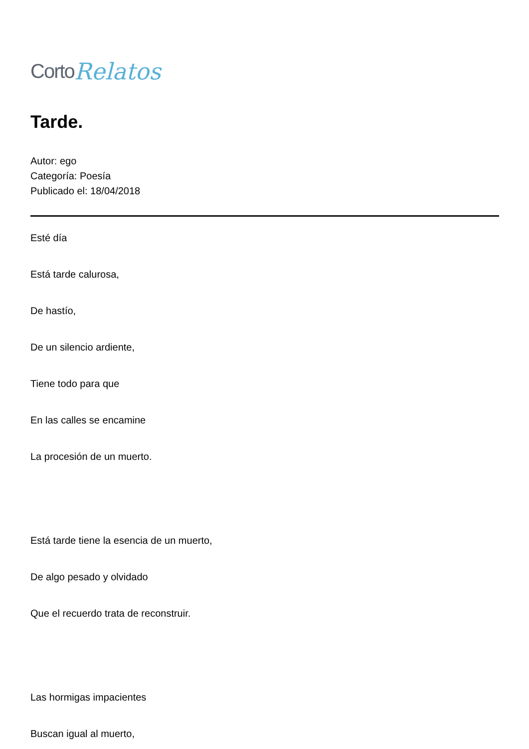Corto Relatos
Tarde.
Autor: ego
Categoría: Poesía
Publicado el: 18/04/2018
Esté día
Está tarde calurosa,
De hastío,
De un silencio ardiente,
Tiene todo para que
En las calles se encamine
La procesión de un muerto.
Está tarde tiene la esencia de un muerto,
De algo pesado y olvidado
Que el recuerdo trata de reconstruir.
Las hormigas impacientes
Buscan igual al muerto,